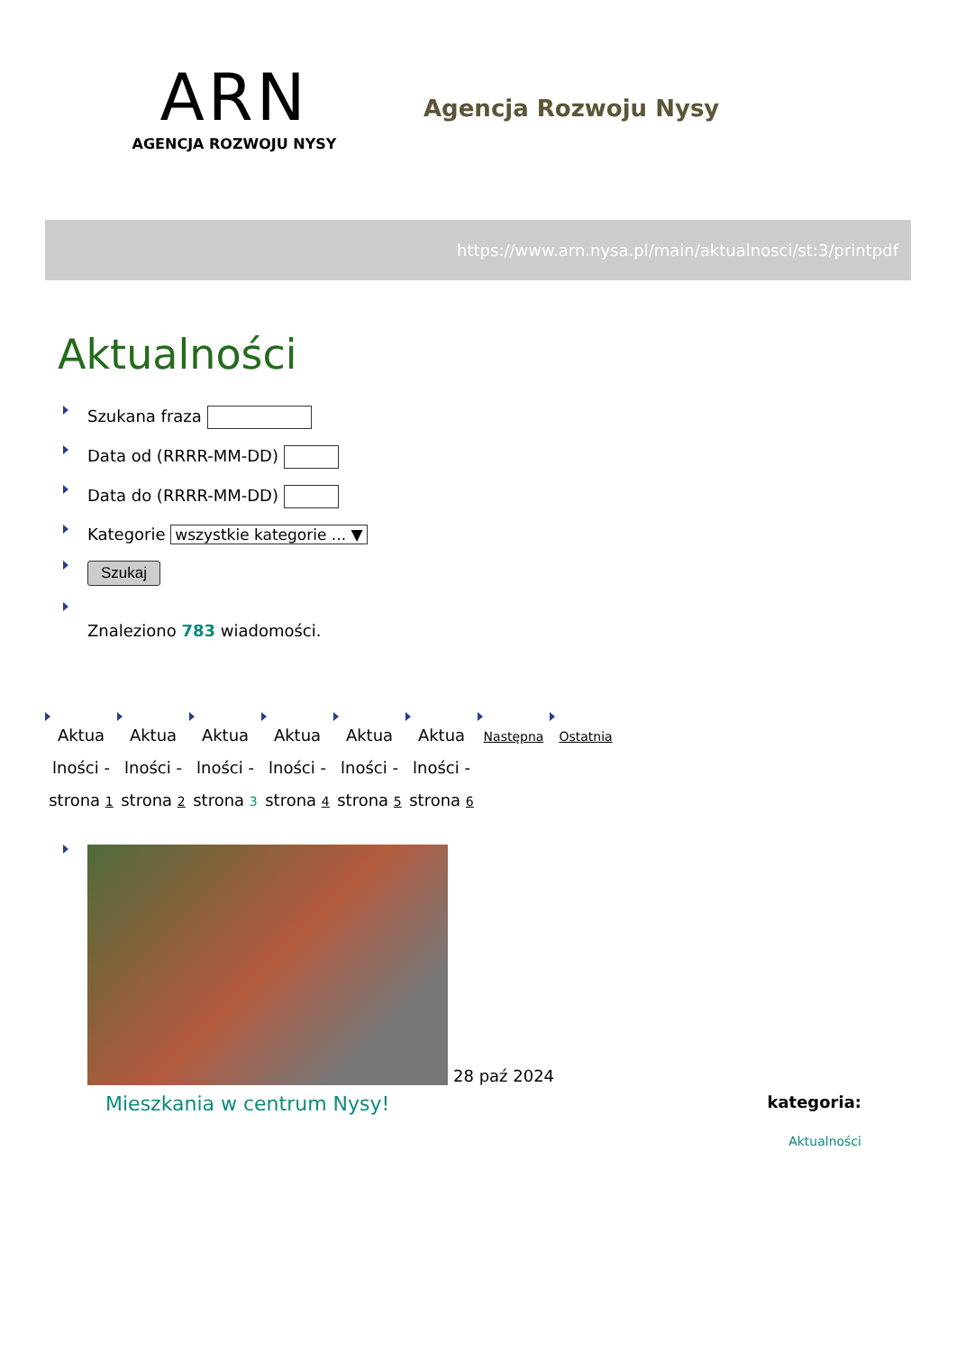ARN
AGENCJA ROZWOJU NYSY
Agencja Rozwoju Nysy
https://www.arn.nysa.pl/main/aktualnosci/st:3/printpdf
Aktualności
Szukana fraza
Data od (RRRR-MM-DD)
Data do (RRRR-MM-DD)
Kategorie wszystkie kategorie ... ▼
Szukaj
Znaleziono 783 wiadomości.
Aktua lności - strona 1
Aktua lności - strona 2
Aktua lności - strona 3
Aktua lności - strona 4
Aktua lności - strona 5
Aktua lności - strona 6
Następna
Ostatnia
28 paź 2024
Mieszkania w centrum Nysy! kategoria:
Aktualności